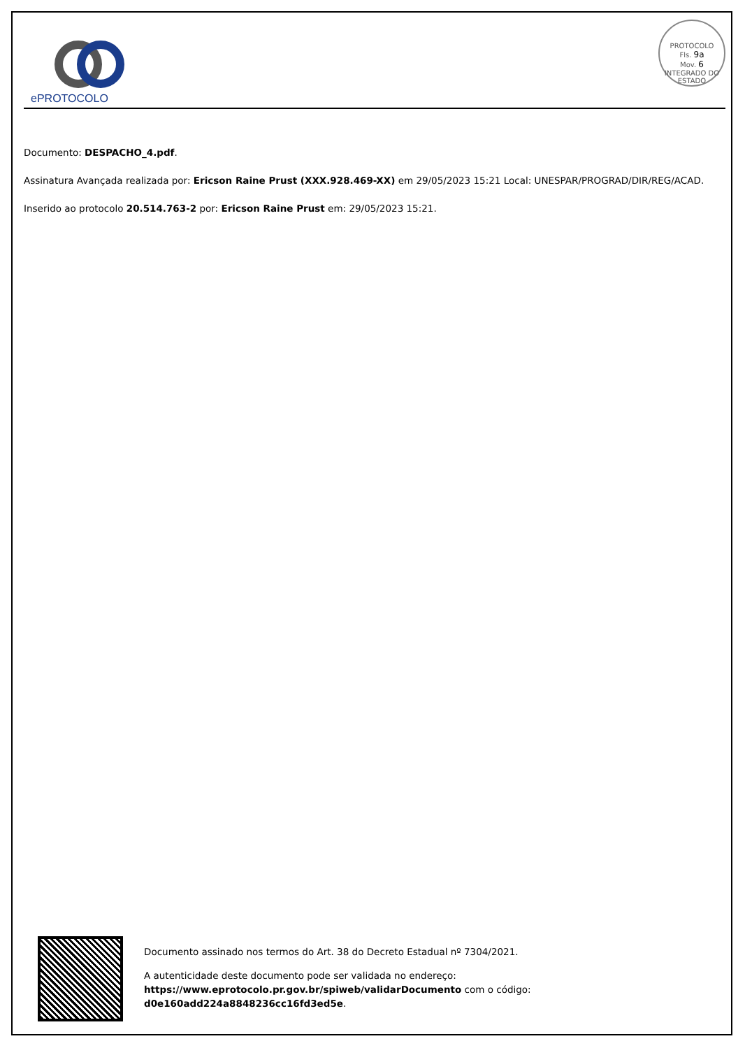ePROTOCOLO
PROTOCOLO
Fls. 9a
Mov. 6
INTEGRADO DO ESTADO
Documento: DESPACHO_4.pdf.
Assinatura Avançada realizada por: Ericson Raine Prust (XXX.928.469-XX) em 29/05/2023 15:21 Local: UNESPAR/PROGRAD/DIR/REG/ACAD.
Inserido ao protocolo 20.514.763-2 por: Ericson Raine Prust em: 29/05/2023 15:21.
Documento assinado nos termos do Art. 38 do Decreto Estadual nº 7304/2021.
A autenticidade deste documento pode ser validada no endereço:
https://www.eprotocolo.pr.gov.br/spiweb/validarDocumento com o código:
d0e160add224a8848236cc16fd3ed5e.